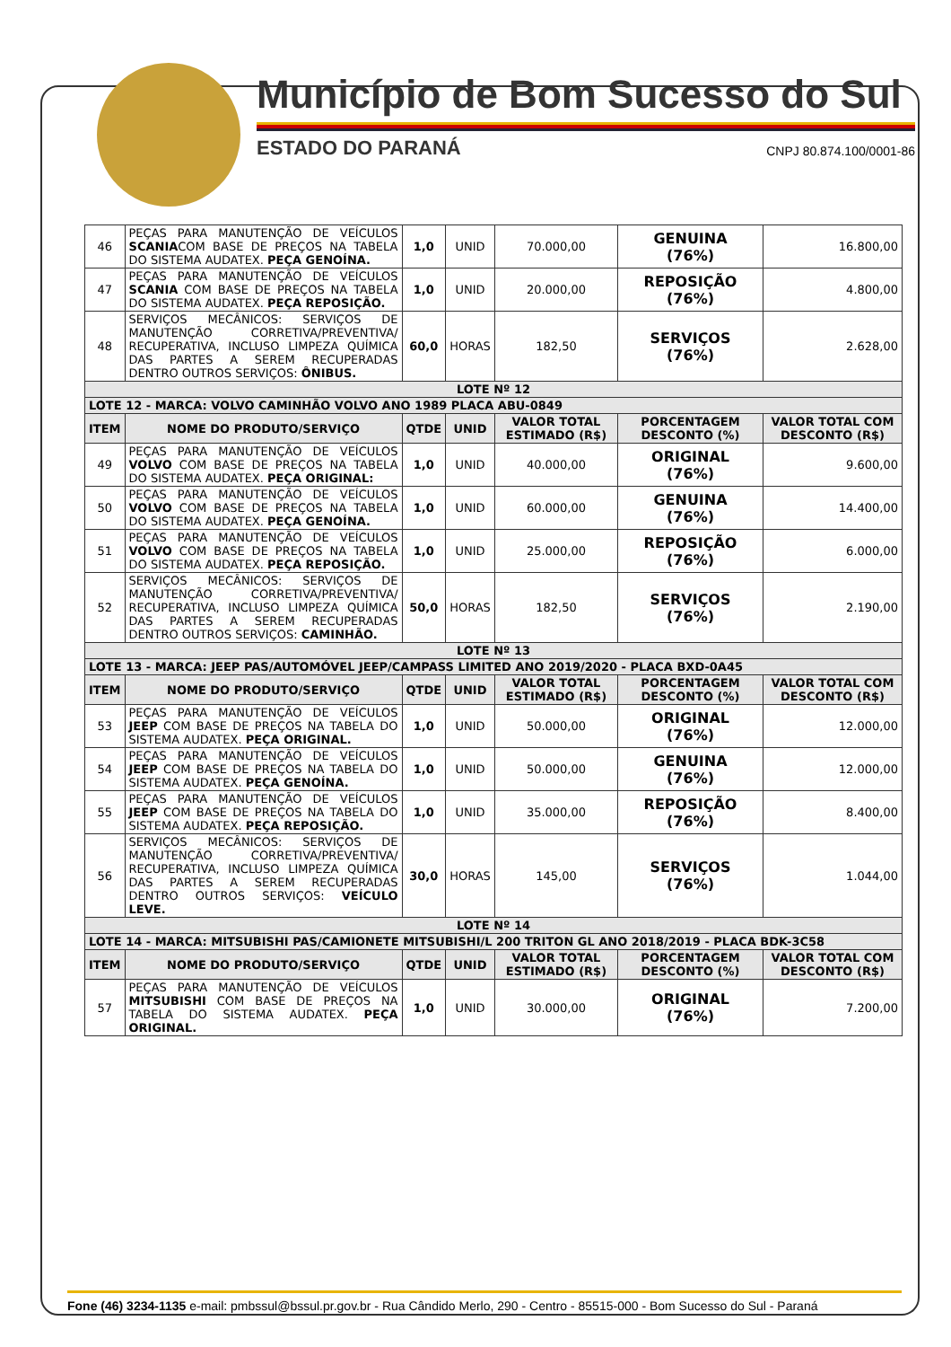Município de Bom Sucesso do Sul
ESTADO DO PARANÁ CNPJ 80.874.100/0001-86
| 46 | PEÇAS PARA MANUTENÇÃO DE VEÍCULOS SCANIA COM BASE DE PREÇOS NA TABELA DO SISTEMA AUDATEX. PEÇA GENOÍNA. | 1,0 | UNID | 70.000,00 | GENUINA (76%) | 16.800,00 |
| 47 | PEÇAS PARA MANUTENÇÃO DE VEÍCULOS SCANIA COM BASE DE PREÇOS NA TABELA DO SISTEMA AUDATEX. PEÇA REPOSIÇÃO. | 1,0 | UNID | 20.000,00 | REPOSIÇÃO (76%) | 4.800,00 |
| 48 | SERVIÇOS MECÂNICOS: SERVIÇOS DE MANUTENÇÃO CORRETIVA/PREVENTIVA/ RECUPERATIVA, INCLUSO LIMPEZA QUÍMICA DAS PARTES A SEREM RECUPERADAS DENTRO OUTROS SERVIÇOS: ÔNIBUS. | 60,0 | HORAS | 182,50 | SERVIÇOS (76%) | 2.628,00 |
| LOTE Nº 12 | | | | | | |
| LOTE 12 - MARCA: VOLVO CAMINHÃO VOLVO ANO 1989 PLACA ABU-0849 | | | | | | |
| ITEM | NOME DO PRODUTO/SERVIÇO | QTDE | UNID | VALOR TOTAL ESTIMADO (R$) | PORCENTAGEM DESCONTO (%) | VALOR TOTAL COM DESCONTO (R$) |
| 49 | PEÇAS PARA MANUTENÇÃO DE VEÍCULOS VOLVO COM BASE DE PREÇOS NA TABELA DO SISTEMA AUDATEX. PEÇA ORIGINAL: | 1,0 | UNID | 40.000,00 | ORIGINAL (76%) | 9.600,00 |
| 50 | PEÇAS PARA MANUTENÇÃO DE VEÍCULOS VOLVO COM BASE DE PREÇOS NA TABELA DO SISTEMA AUDATEX. PEÇA GENOÍNA. | 1,0 | UNID | 60.000,00 | GENUINA (76%) | 14.400,00 |
| 51 | PEÇAS PARA MANUTENÇÃO DE VEÍCULOS VOLVO COM BASE DE PREÇOS NA TABELA DO SISTEMA AUDATEX. PEÇA REPOSIÇÃO. | 1,0 | UNID | 25.000,00 | REPOSIÇÃO (76%) | 6.000,00 |
| 52 | SERVIÇOS MECÂNICOS: SERVIÇOS DE MANUTENÇÃO CORRETIVA/PREVENTIVA/ RECUPERATIVA, INCLUSO LIMPEZA QUÍMICA DAS PARTES A SEREM RECUPERADAS DENTRO OUTROS SERVIÇOS: CAMINHÃO. | 50,0 | HORAS | 182,50 | SERVIÇOS (76%) | 2.190,00 |
| LOTE Nº 13 | | | | | | |
| LOTE 13 - MARCA: JEEP PAS/AUTOMÓVEL JEEP/CAMPASS LIMITED ANO 2019/2020 - PLACA BXD-0A45 | | | | | | |
| ITEM | NOME DO PRODUTO/SERVIÇO | QTDE | UNID | VALOR TOTAL ESTIMADO (R$) | PORCENTAGEM DESCONTO (%) | VALOR TOTAL COM DESCONTO (R$) |
| 53 | PEÇAS PARA MANUTENÇÃO DE VEÍCULOS JEEP COM BASE DE PREÇOS NA TABELA DO SISTEMA AUDATEX. PEÇA ORIGINAL. | 1,0 | UNID | 50.000,00 | ORIGINAL (76%) | 12.000,00 |
| 54 | PEÇAS PARA MANUTENÇÃO DE VEÍCULOS JEEP COM BASE DE PREÇOS NA TABELA DO SISTEMA AUDATEX. PEÇA GENOÍNA. | 1,0 | UNID | 50.000,00 | GENUINA (76%) | 12.000,00 |
| 55 | PEÇAS PARA MANUTENÇÃO DE VEÍCULOS JEEP COM BASE DE PREÇOS NA TABELA DO SISTEMA AUDATEX. PEÇA REPOSIÇÃO. | 1,0 | UNID | 35.000,00 | REPOSIÇÃO (76%) | 8.400,00 |
| 56 | SERVIÇOS MECÂNICOS: SERVIÇOS DE MANUTENÇÃO CORRETIVA/PREVENTIVA/ RECUPERATIVA, INCLUSO LIMPEZA QUÍMICA DAS PARTES A SEREM RECUPERADAS DENTRO OUTROS SERVIÇOS: VEÍCULO LEVE. | 30,0 | HORAS | 145,00 | SERVIÇOS (76%) | 1.044,00 |
| LOTE Nº 14 | | | | | | |
| LOTE 14 - MARCA: MITSUBISHI PAS/CAMIONETE MITSUBISHI/L 200 TRITON GL ANO 2018/2019 - PLACA BDK-3C58 | | | | | | |
| ITEM | NOME DO PRODUTO/SERVIÇO | QTDE | UNID | VALOR TOTAL ESTIMADO (R$) | PORCENTAGEM DESCONTO (%) | VALOR TOTAL COM DESCONTO (R$) |
| 57 | PEÇAS PARA MANUTENÇÃO DE VEÍCULOS MITSUBISHI COM BASE DE PREÇOS NA TABELA DO SISTEMA AUDATEX. PEÇA ORIGINAL. | 1,0 | UNID | 30.000,00 | ORIGINAL (76%) | 7.200,00 |
Fone (46) 3234-1135 e-mail: pmbssul@bssul.pr.gov.br - Rua Cândido Merlo, 290 - Centro - 85515-000 - Bom Sucesso do Sul - Paraná